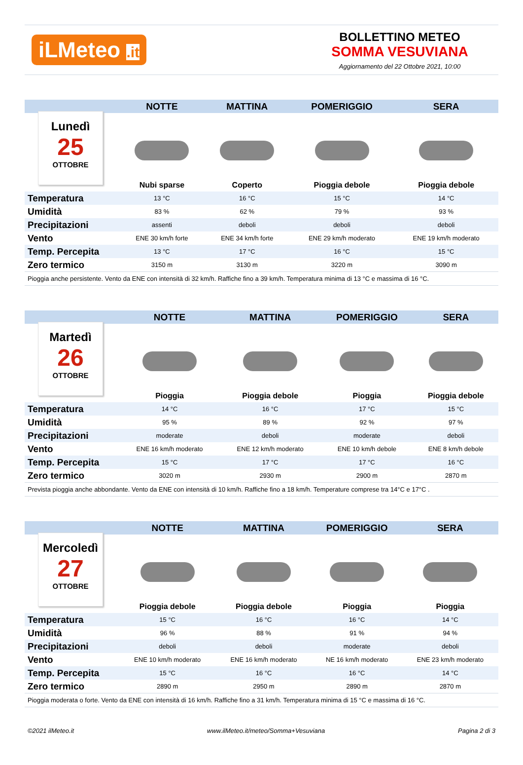iLMeteo .it
BOLLETTINO METEO
SOMMA VESUVIANA
Aggiornamento del 22 Ottobre 2021, 10:00
| | NOTTE | MATTINA | POMERIGGIO | SERA |
| --- | --- | --- | --- | --- |
| Lunedì 25 OTTOBRE | | | | |
| | Nubi sparse | Coperto | Pioggia debole | Pioggia debole |
| Temperatura | 13 °C | 16 °C | 15 °C | 14 °C |
| Umidità | 83 % | 62 % | 79 % | 93 % |
| Precipitazioni | assenti | deboli | deboli | deboli |
| Vento | ENE 30 km/h forte | ENE 34 km/h forte | ENE 29 km/h moderato | ENE 19 km/h moderato |
| Temp. Percepita | 13 °C | 17 °C | 16 °C | 15 °C |
| Zero termico | 3150 m | 3130 m | 3220 m | 3090 m |
| Pioggia anche persistente. Vento da ENE con intensità di 32 km/h. Raffiche fino a 39 km/h. Temperatura minima di 13 °C e massima di 16 °C. | | | | |
| | NOTTE | MATTINA | POMERIGGIO | SERA |
| --- | --- | --- | --- | --- |
| Martedì 26 OTTOBRE | | | | |
| | Pioggia | Pioggia debole | Pioggia | Pioggia debole |
| Temperatura | 14 °C | 16 °C | 17 °C | 15 °C |
| Umidità | 95 % | 89 % | 92 % | 97 % |
| Precipitazioni | moderate | deboli | moderate | deboli |
| Vento | ENE 16 km/h moderato | ENE 12 km/h moderato | ENE 10 km/h debole | ENE 8 km/h debole |
| Temp. Percepita | 15 °C | 17 °C | 17 °C | 16 °C |
| Zero termico | 3020 m | 2930 m | 2900 m | 2870 m |
| Prevista pioggia anche abbondante. Vento da ENE con intensità di 10 km/h. Raffiche fino a 18 km/h. Temperature comprese tra 14°C e 17°C . | | | | |
| | NOTTE | MATTINA | POMERIGGIO | SERA |
| --- | --- | --- | --- | --- |
| Mercoledì 27 OTTOBRE | | | | |
| | Pioggia debole | Pioggia debole | Pioggia | Pioggia |
| Temperatura | 15 °C | 16 °C | 16 °C | 14 °C |
| Umidità | 96 % | 88 % | 91 % | 94 % |
| Precipitazioni | deboli | deboli | moderate | deboli |
| Vento | ENE 10 km/h moderato | ENE 16 km/h moderato | NE 16 km/h moderato | ENE 23 km/h moderato |
| Temp. Percepita | 15 °C | 16 °C | 16 °C | 14 °C |
| Zero termico | 2890 m | 2950 m | 2890 m | 2870 m |
| Pioggia moderata o forte. Vento da ENE con intensità di 16 km/h. Raffiche fino a 31 km/h. Temperatura minima di 15 °C e massima di 16 °C. | | | | |
©2021 ilMeteo.it www.ilMeteo.it/meteo/Somma+Vesuviana Pagina 2 di 3